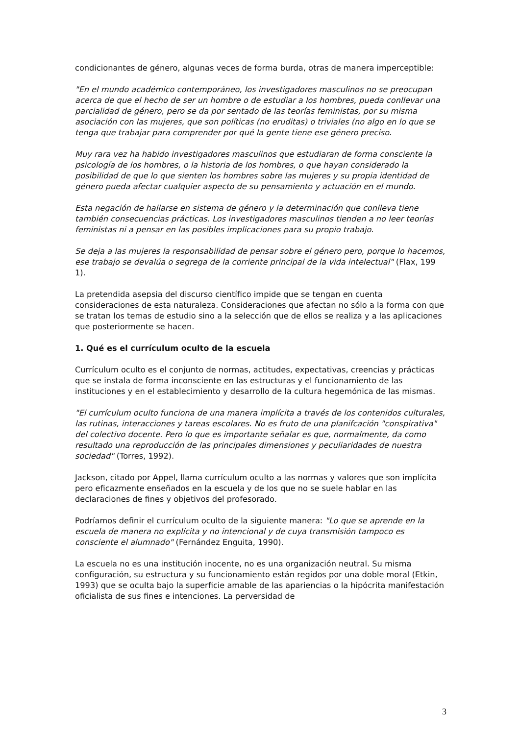condicionantes de género, algunas veces de forma burda, otras de manera imperceptible:
"En el mundo académico contemporáneo, los investigadores masculinos no se preocupan acerca de que el hecho de ser un hombre o de estudiar a los hombres, pueda conllevar una parcialidad de género, pero se da por sentado de las teorías feministas, por su misma asociación con las mujeres, que son políticas (no eruditas) o triviales (no algo en lo que se tenga que trabajar para comprender por qué la gente tiene ese género preciso.
Muy rara vez ha habido investigadores masculinos que estudiaran de forma consciente la psicología de los hombres, o la historia de los hombres, o que hayan considerado la posibilidad de que lo que sienten los hombres sobre las mujeres y su propia identidad de género pueda afectar cualquier aspecto de su pensamiento y actuación en el mundo.
Esta negación de hallarse en sistema de género y la determinación que conlleva tiene también consecuencias prácticas. Los investigadores masculinos tienden a no leer teorías feministas ni a pensar en las posibles implicaciones para su propio trabajo.
Se deja a las mujeres la responsabilidad de pensar sobre el género pero, porque lo hacemos, ese trabajo se devalúa o segrega de la corriente principal de la vida intelectual" (Flax, 199 1).
La pretendida asepsia del discurso científico impide que se tengan en cuenta consideraciones de esta naturaleza. Consideraciones que afectan no sólo a la forma con que se tratan los temas de estudio sino a la selección que de ellos se realiza y a las aplicaciones que posteriormente se hacen.
1. Qué es el currículum oculto de la escuela
Currículum oculto es el conjunto de normas, actitudes, expectativas, creencias y prácticas que se instala de forma inconsciente en las estructuras y el funcionamiento de las instituciones y en el establecimiento y desarrollo de la cultura hegemónica de las mismas.
"El currículum oculto funciona de una manera implícita a través de los contenidos culturales, las rutinas, interacciones y tareas escolares. No es fruto de una planifcación "conspirativa" del colectivo docente. Pero lo que es importante señalar es que, normalmente, da como resultado una reproducción de las principales dimensiones y peculiaridades de nuestra sociedad" (Torres, 1992).
Jackson, citado por Appel, llama currículum oculto a las normas y valores que son implícita pero eficazmente enseñados en la escuela y de los que no se suele hablar en las declaraciones de fines y objetivos del profesorado.
Podríamos definir el currículum oculto de la siguiente manera: "Lo que se aprende en la escuela de manera no explícita y no intencional y de cuya transmisión tampoco es consciente el alumnado" (Fernández Enguita, 1990).
La escuela no es una institución inocente, no es una organización neutral. Su misma configuración, su estructura y su funcionamiento están regidos por una doble moral (Etkin, 1993) que se oculta bajo la superficie amable de las apariencias o la hipócrita manifestación oficialista de sus fines e intenciones. La perversidad de
3